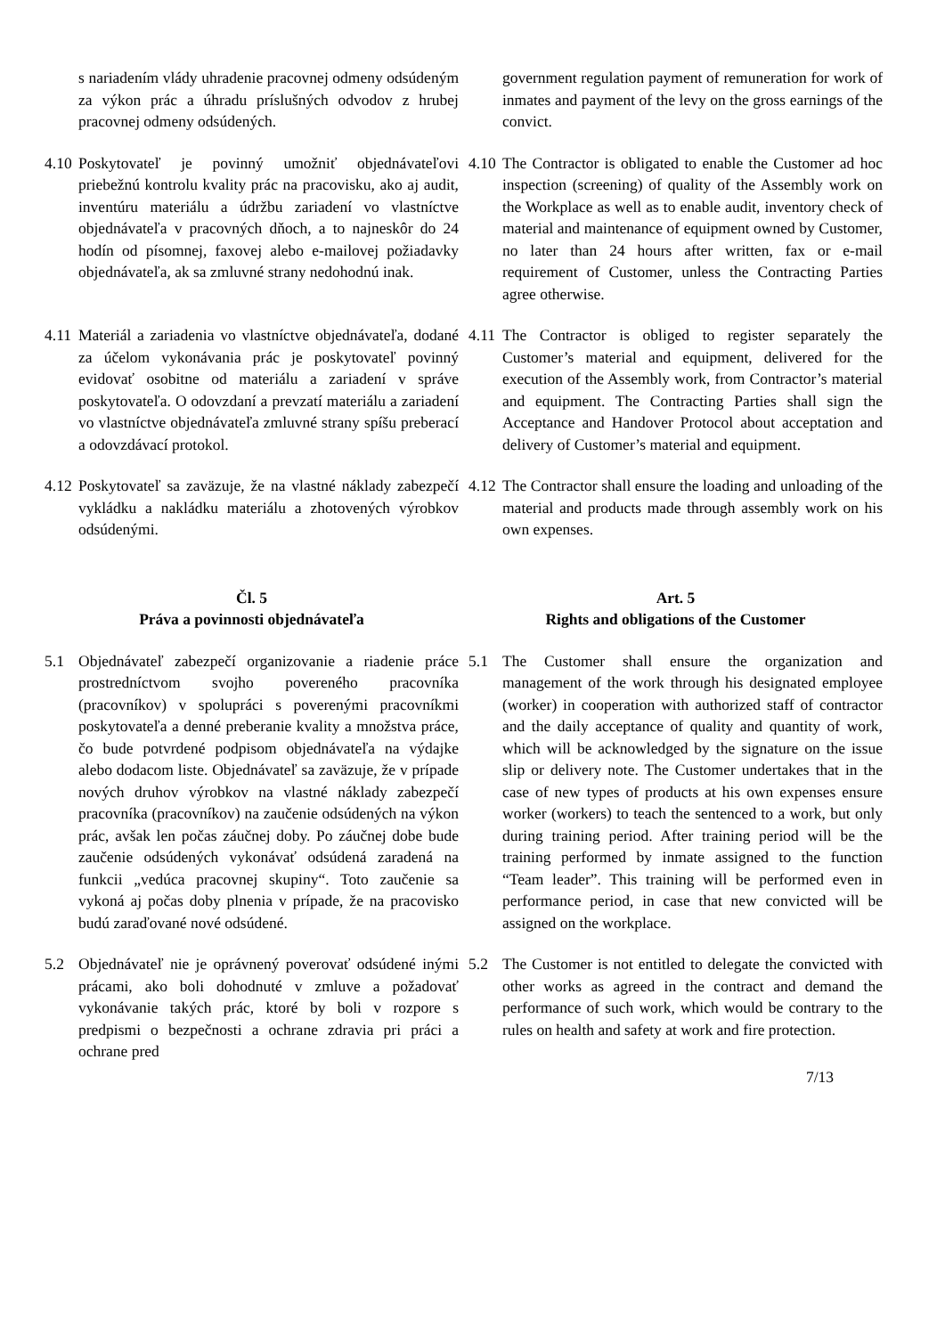s nariadením vlády uhradenie pracovnej odmeny odsúdeným za výkon prác a úhradu príslušných odvodov z hrubej pracovnej odmeny odsúdených.
government regulation payment of remuneration for work of inmates and payment of the levy on the gross earnings of the convict.
4.10
Poskytovateľ je povinný umožniť objednávateľovi priebežnú kontrolu kvality prác na pracovisku, ako aj audit, inventúru materiálu a údržbu zariadení vo vlastníctve objednávateľa v pracovných dňoch, a to najneskôr do 24 hodín od písomnej, faxovej alebo e-mailovej požiadavky objednávateľa, ak sa zmluvné strany nedohodnú inak.
4.10
The Contractor is obligated to enable the Customer ad hoc inspection (screening) of quality of the Assembly work on the Workplace as well as to enable audit, inventory check of material and maintenance of equipment owned by Customer, no later than 24 hours after written, fax or e-mail requirement of Customer, unless the Contracting Parties agree otherwise.
4.11
Materiál a zariadenia vo vlastníctve objednávateľa, dodané za účelom vykonávania prác je poskytovateľ povinný evidovať osobitne od materiálu a zariadení v správe poskytovateľa. O odovzdaní a prevzatí materiálu a zariadení vo vlastníctve objednávateľa zmluvné strany spíšu preberací a odovzdávací protokol.
4.11
The Contractor is obliged to register separately the Customer’s material and equipment, delivered for the execution of the Assembly work, from Contractor’s material and equipment. The Contracting Parties shall sign the Acceptance and Handover Protocol about acceptation and delivery of Customer’s material and equipment.
4.12
Poskytovateľ sa zaväzuje, že na vlastné náklady zabezpečí vykládku a nakládku materiálu a zhotovených výrobkov odsúdenými.
4.12
The Contractor shall ensure the loading and unloading of the material and products made through assembly work on his own expenses.
Čl. 5
Práva a povinnosti objednávateľa
Art. 5
Rights and obligations of the Customer
5.1 Objednávateľ zabezpečí organizovanie a riadenie práce prostredníctvom svojho povereného pracovníka (pracovníkov) v spolupráci s poverenými pracovníkmi poskytovateľa a denné preberanie kvality a množstva práce, čo bude potvrdené podpisom objednávateľa na výdajke alebo dodacom liste. Objednávateľ sa zaväzuje, že v prípade nových druhov výrobkov na vlastné náklady zabezpečí pracovníka (pracovníkov) na zaučenie odsúdených na výkon prác, avšak len počas záučnej doby. Po záučnej dobe bude zaučenie odsúdených vykonávať odsúdená zaradená na funkcii „vedúca pracovnej skupiny“. Toto zaučenie sa vykoná aj počas doby plnenia v prípade, že na pracovisko budú zaraďované nové odsúdené.
5.1 The Customer shall ensure the organization and management of the work through his designated employee (worker) in cooperation with authorized staff of contractor and the daily acceptance of quality and quantity of work, which will be acknowledged by the signature on the issue slip or delivery note. The Customer undertakes that in the case of new types of products at his own expenses ensure worker (workers) to teach the sentenced to a work, but only during training period. After training period will be the training performed by inmate assigned to the function “Team leader”. This training will be performed even in performance period, in case that new convicted will be assigned on the workplace.
5.2 Objednávateľ nie je oprávnený poverovať odsúdené inými prácami, ako boli dohodnuté v zmluve a požadovať vykonávanie takých prác, ktoré by boli v rozpore s predpismi o bezpečnosti a ochrane zdravia pri práci a ochrane pred
5.2 The Customer is not entitled to delegate the convicted with other works as agreed in the contract and demand the performance of such work, which would be contrary to the rules on health and safety at work and fire protection.
7/13